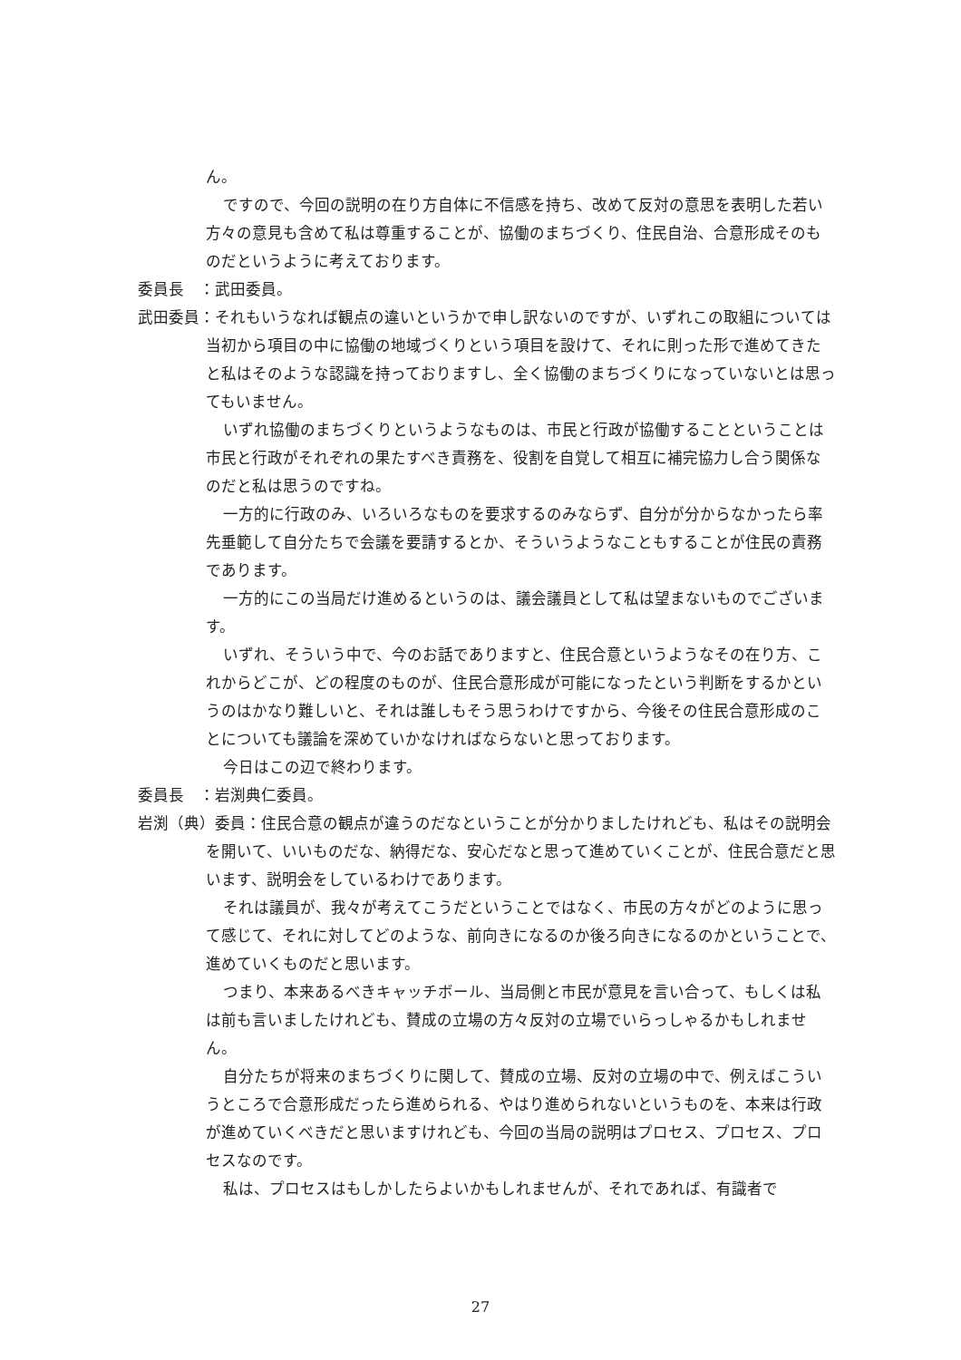ん。
ですので、今回の説明の在り方自体に不信感を持ち、改めて反対の意思を表明した若い方々の意見も含めて私は尊重することが、協働のまちづくり、住民自治、合意形成そのものだというように考えております。
委員長　：武田委員。
武田委員：それもいうなれば観点の違いというかで申し訳ないのですが、いずれこの取組については当初から項目の中に協働の地域づくりという項目を設けて、それに則った形で進めてきたと私はそのような認識を持っておりますし、全く協働のまちづくりになっていないとは思ってもいません。
いずれ協働のまちづくりというようなものは、市民と行政が協働することということは市民と行政がそれぞれの果たすべき責務を、役割を自覚して相互に補完協力し合う関係なのだと私は思うのですね。
一方的に行政のみ、いろいろなものを要求するのみならず、自分が分からなかったら率先垂範して自分たちで会議を要請するとか、そういうようなこともすることが住民の責務であります。
一方的にこの当局だけ進めるというのは、議会議員として私は望まないものでございます。
いずれ、そういう中で、今のお話でありますと、住民合意というようなその在り方、これからどこが、どの程度のものが、住民合意形成が可能になったという判断をするかというのはかなり難しいと、それは誰しもそう思うわけですから、今後その住民合意形成のことについても議論を深めていかなければならないと思っております。
今日はこの辺で終わります。
委員長　：岩渕典仁委員。
岩渕（典）委員：住民合意の観点が違うのだなということが分かりましたけれども、私はその説明会を開いて、いいものだな、納得だな、安心だなと思って進めていくことが、住民合意だと思います、説明会をしているわけであります。
それは議員が、我々が考えてこうだということではなく、市民の方々がどのように思って感じて、それに対してどのような、前向きになるのか後ろ向きになるのかということで、進めていくものだと思います。
つまり、本来あるべきキャッチボール、当局側と市民が意見を言い合って、もしくは私は前も言いましたけれども、賛成の立場の方々反対の立場でいらっしゃるかもしれません。
自分たちが将来のまちづくりに関して、賛成の立場、反対の立場の中で、例えばこういうところで合意形成だったら進められる、やはり進められないというものを、本来は行政が進めていくべきだと思いますけれども、今回の当局の説明はプロセス、プロセス、プロセスなのです。
私は、プロセスはもしかしたらよいかもしれませんが、それであれば、有識者で
27